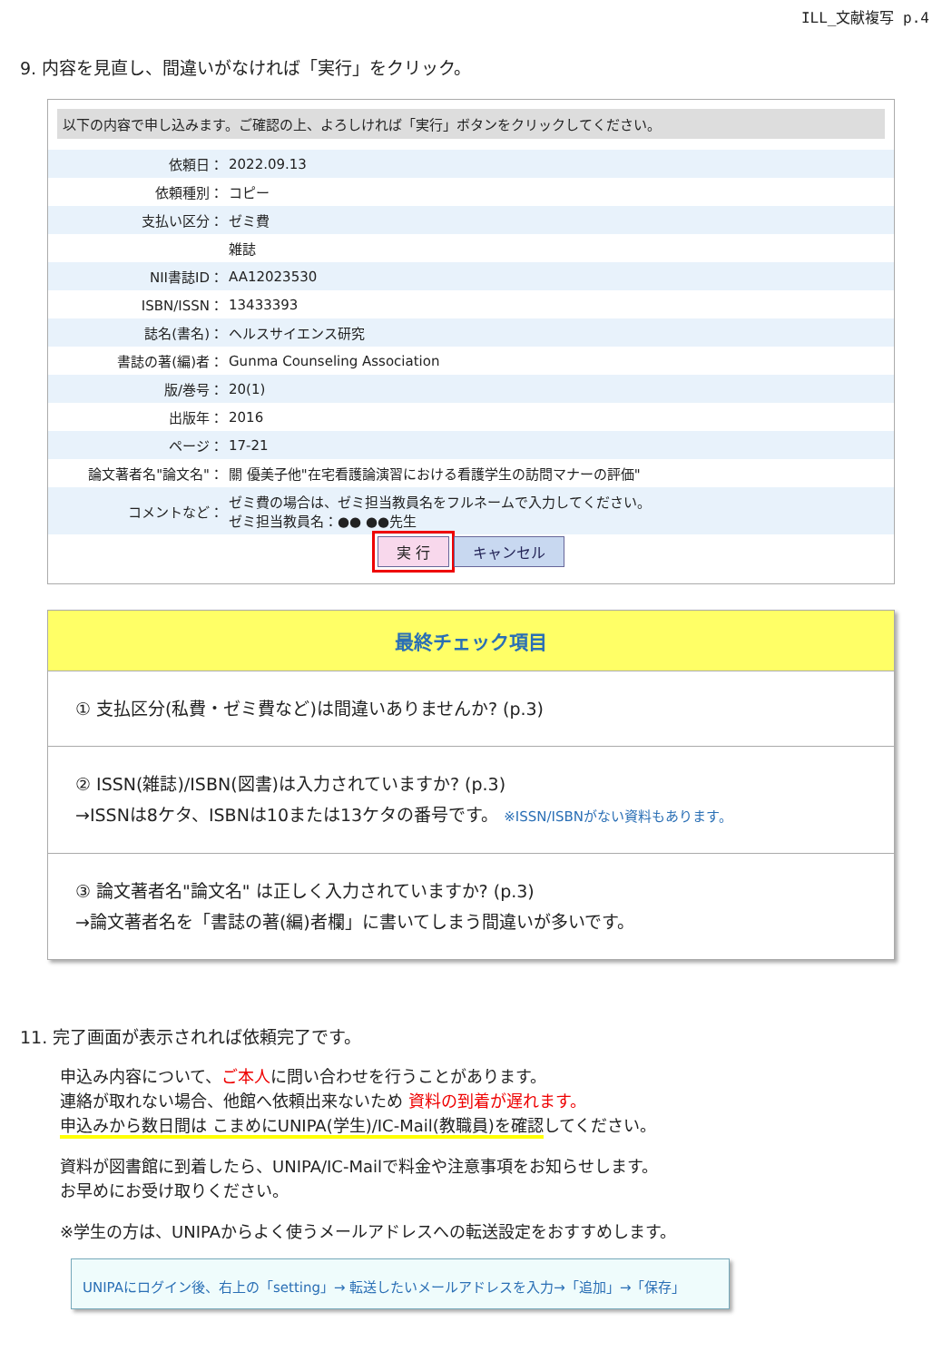ILL_文献複写 p.4
9. 内容を見直し、間違いがなければ「実行」をクリック。
以下の内容で申し込みます。ご確認の上、よろしければ「実行」ボタンをクリックしてください。
| 依頼日： | 2022.09.13 |
| 依頼種別： | コピー |
| 支払い区分： | ゼミ費 |
| | 雑誌 |
| NII書誌ID： | AA12023530 |
| ISBN/ISSN： | 13433393 |
| 誌名(書名)： | ヘルスサイエンス研究 |
| 書誌の著(編)者： | Gunma Counseling Association |
| 版/巻号： | 20(1) |
| 出版年： | 2016 |
| ページ： | 17-21 |
| 論文著者名"論文名"： | 關 優美子他"在宅看護論演習における看護学生の訪問マナーの評価" |
| コメントなど： | ゼミ費の場合は、ゼミ担当教員名をフルネームで入力してください。 ゼミ担当教員名：●● ●●先生 |
実 行 キャンセル
最終チェック項目
① 支払区分(私費・ゼミ費など)は間違いありませんか? (p.3)
② ISSN(雑誌)/ISBN(図書)は入力されていますか? (p.3)
→ISSNは8ケタ、ISBNは10または13ケタの番号です。 ※ISSN/ISBNがない資料もあります。
③ 論文著者名"論文名" は正しく入力されていますか? (p.3)
→論文著者名を「書誌の著(編)者欄」に書いてしまう間違いが多いです。
11. 完了画面が表示されれば依頼完了です。
申込み内容について、ご本人に問い合わせを行うことがあります。
連絡が取れない場合、他館へ依頼出来ないため 資料の到着が遅れます。
申込みから数日間は こまめにUNIPA(学生)/IC-Mail(教職員)を確認してください。
資料が図書館に到着したら、UNIPA/IC-Mailで料金や注意事項をお知らせします。
お早めにお受け取りください。
※学生の方は、UNIPAからよく使うメールアドレスへの転送設定をおすすめします。
UNIPAにログイン後、右上の「setting」→ 転送したいメールアドレスを入力→「追加」→「保存」